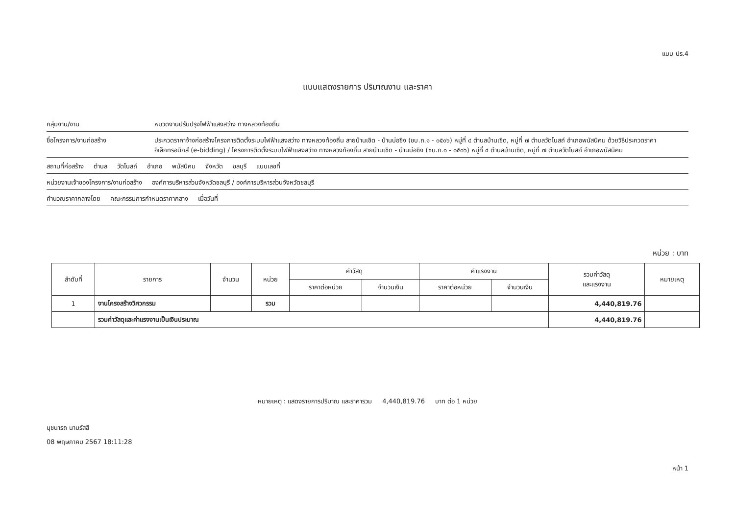แบบ ปร.4
แบบแสดงรายการ ปริมาณงาน และราคา
กลุ่มงาน/งาน หมวดงานปรับปรุงไฟฟ้าแสงสว่าง ทางหลวงท้องถิ่น
ชื่อโครงการ/งานก่อสร้าง ประกวดราคาจ้างก่อสร้างโครงการติดตั้งระบบไฟฟ้าแสงสว่าง ทางหลวงท้องถิ่น สายบ้านเชิด - บ้านบ่อชิง (ชบ.ถ.๑ - ๐๕๐๖) หมู่ที่ ๔ ตำบลบ้านเชิด, หมู่ที่ ๗ ตำบลวัดโบสถ์ อำเภอพนัสนิคม ด้วยวิธีประกวดราคาอิเล็กทรอนิกส์ (e-bidding) / โครงการติดตั้งระบบไฟฟ้าแสงสว่าง ทางหลวงท้องถิ่น สายบ้านเชิด - บ้านบ่อชิง (ชบ.ถ.๑ - ๐๕๐๖) หมู่ที่ ๔ ตำบลบ้านเชิด, หมู่ที่ ๗ ตำบลวัดโบสถ์ อำเภอพนัสนิคม
สถานที่ก่อสร้าง ตำบล วัดโบสถ์ อำเภอ พนัสนิคม จังหวัด ชลบุรี แบบเลขที่
หน่วยงานเจ้าของโครงการ/งานก่อสร้าง องค์การบริหารส่วนจังหวัดชลบุรี / องค์การบริหารส่วนจังหวัดชลบุรี
คำนวณราคากลางโดย คณะกรรมการกำหนดราคากลาง เมื่อวันที่
หน่วย : บาท
| ลำดับที่ | รายการ | จำนวน | หน่วย | ค่าวัสดุ | | ค่าแรงงาน | | รวมค่าวัสดุ และแรงงาน | หมายเหตุ |
| --- | --- | --- | --- | --- | --- | --- | --- | --- | --- |
| | | | | ราคาต่อหน่วย | จำนวนเงิน | ราคาต่อหน่วย | จำนวนเงิน | | |
| 1 | งานโครงสร้างวิศวกรรม | | รวม | | | | | 4,440,819.76 | |
| | รวมค่าวัสดุและค่าแรงงานเป็นเงินประมาณ | | | | | | | 4,440,819.76 | |
หมายเหตุ : แสดงรายการปริมาณ และราคารวม 4,440,819.76 บาท ต่อ 1 หน่วย
นุชนารถ นามรัสสี
08 พฤษภาคม 2567 18:11:28
หน้า 1